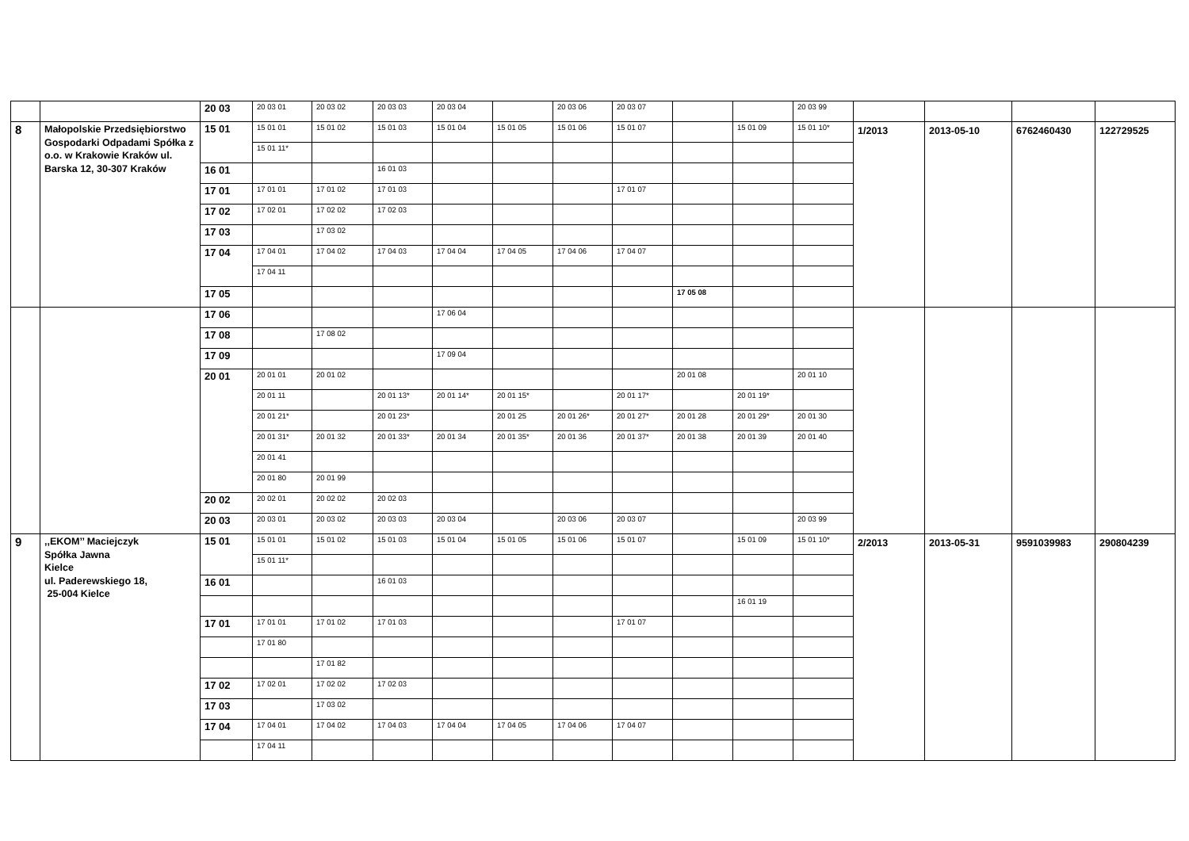| | | 20 03 | 20 03 01 | 20 03 02 | 20 03 03 | 20 03 04 | | 20 03 06 | 20 03 07 | | | 20 03 99 | | | | |
| 8 | Małopolskie Przedsiębiorstwo Gospodarki Odpadami Spółka z o.o. w Krakowie Kraków ul. Barska 12, 30-307 Kraków | 15 01 | 15 01 01 | 15 01 02 | 15 01 03 | 15 01 04 | 15 01 05 | 15 01 06 | 15 01 07 | | 15 01 09 | 15 01 10* | 1/2013 | 2013-05-10 | 6762460430 | 122729525 |
| | | | 15 01 11* | | | | | | | | | | | | | |
| | | 16 01 | | | 16 01 03 | | | | | | | | | | | |
| | | 17 01 | 17 01 01 | 17 01 02 | 17 01 03 | | | | 17 01 07 | | | | | | | |
| | | 17 02 | 17 02 01 | 17 02 02 | 17 02 03 | | | | | | | | | | | |
| | | 17 03 | | 17 03 02 | | | | | | | | | | | | |
| | | 17 04 | 17 04 01 | 17 04 02 | 17 04 03 | 17 04 04 | 17 04 05 | 17 04 06 | 17 04 07 | | | | | | | |
| | | | 17 04 11 | | | | | | | | | | | | | |
| | | 17 05 | | | | | | | | 17 05 08 | | | | | | |
| | | 17 06 | | | | 17 06 04 | | | | | | | | | | |
| | | 17 08 | | 17 08 02 | | | | | | | | | | | | |
| | | 17 09 | | | | 17 09 04 | | | | | | | | | | |
| | | 20 01 | 20 01 01 | 20 01 02 | | | | | | 20 01 08 | | 20 01 10 | | | | |
| | | | 20 01 11 | | 20 01 13* | 20 01 14* | 20 01 15* | | 20 01 17* | | 20 01 19* | | | | | |
| | | | 20 01 21* | | 20 01 23* | | 20 01 25 | 20 01 26* | 20 01 27* | 20 01 28 | 20 01 29* | 20 01 30 | | | | |
| | | | 20 01 31* | 20 01 32 | 20 01 33* | 20 01 34 | 20 01 35* | 20 01 36 | 20 01 37* | 20 01 38 | 20 01 39 | 20 01 40 | | | | |
| | | | 20 01 41 | | | | | | | | | | | | | |
| | | | 20 01 80 | 20 01 99 | | | | | | | | | | | | |
| | | 20 02 | 20 02 01 | 20 02 02 | 20 02 03 | | | | | | | | | | | |
| | | 20 03 | 20 03 01 | 20 03 02 | 20 03 03 | 20 03 04 | | 20 03 06 | 20 03 07 | | | 20 03 99 | | | | |
| 9 | ,,EKOM’’ Maciejczyk Spółka Jawna Kielce ul. Paderewskiego 18, 25-004 Kielce | 15 01 | 15 01 01 | 15 01 02 | 15 01 03 | 15 01 04 | 15 01 05 | 15 01 06 | 15 01 07 | | 15 01 09 | 15 01 10* | 2/2013 | 2013-05-31 | 9591039983 | 290804239 |
| | | | 15 01 11* | | | | | | | | | | | | | |
| | | 16 01 | | | 16 01 03 | | | | | | | | | | | |
| | | | | | | | | | | | 16 01 19 | | | | | |
| | | 17 01 | 17 01 01 | 17 01 02 | 17 01 03 | | | | 17 01 07 | | | | | | | |
| | | | 17 01 80 | | | | | | | | | | | | | |
| | | | | 17 01 82 | | | | | | | | | | | | |
| | | 17 02 | 17 02 01 | 17 02 02 | 17 02 03 | | | | | | | | | | | |
| | | 17 03 | | 17 03 02 | | | | | | | | | | | | |
| | | 17 04 | 17 04 01 | 17 04 02 | 17 04 03 | 17 04 04 | 17 04 05 | 17 04 06 | 17 04 07 | | | | | | | |
| | | | 17 04 11 | | | | | | | | | | | | | |